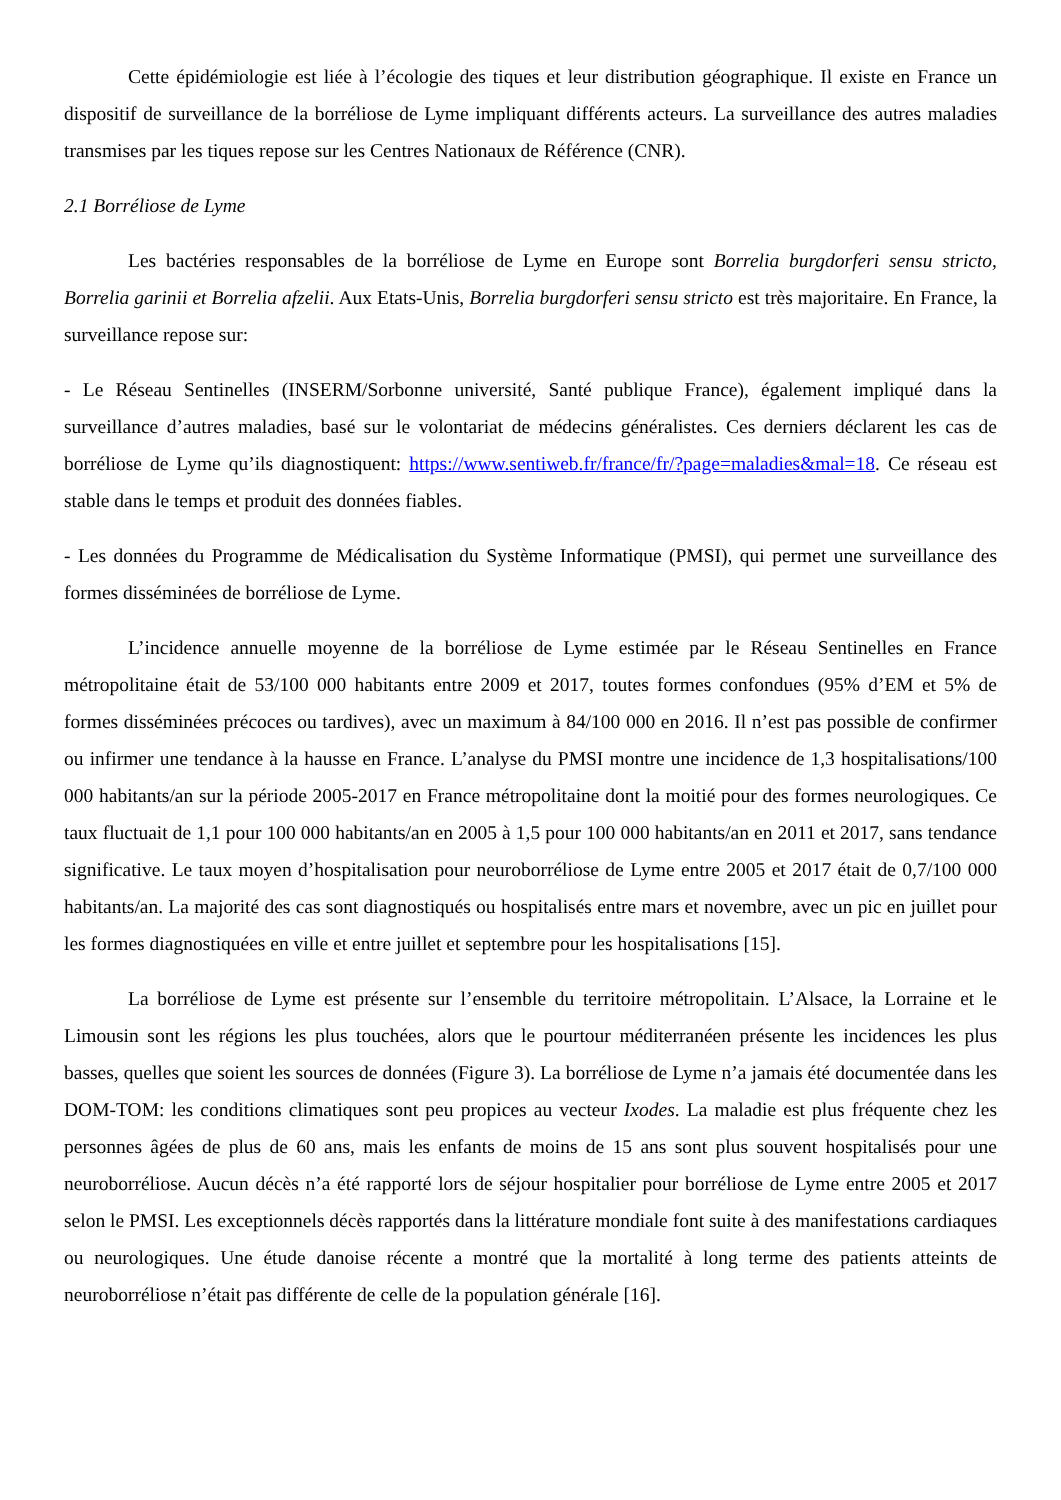Cette épidémiologie est liée à l’écologie des tiques et leur distribution géographique. Il existe en France un dispositif de surveillance de la borréliose de Lyme impliquant différents acteurs. La surveillance des autres maladies transmises par les tiques repose sur les Centres Nationaux de Référence (CNR).
2.1 Borréliose de Lyme
Les bactéries responsables de la borréliose de Lyme en Europe sont Borrelia burgdorferi sensu stricto, Borrelia garinii et Borrelia afzelii. Aux Etats-Unis, Borrelia burgdorferi sensu stricto est très majoritaire. En France, la surveillance repose sur:
- Le Réseau Sentinelles (INSERM/Sorbonne université, Santé publique France), également impliqué dans la surveillance d’autres maladies, basé sur le volontariat de médecins généralistes. Ces derniers déclarent les cas de borréliose de Lyme qu’ils diagnostiquent: https://www.sentiweb.fr/france/fr/?page=maladies&mal=18. Ce réseau est stable dans le temps et produit des données fiables.
- Les données du Programme de Médicalisation du Système Informatique (PMSI), qui permet une surveillance des formes disséminées de borréliose de Lyme.
L’incidence annuelle moyenne de la borréliose de Lyme estimée par le Réseau Sentinelles en France métropolitaine était de 53/100 000 habitants entre 2009 et 2017, toutes formes confondues (95% d’EM et 5% de formes disséminées précoces ou tardives), avec un maximum à 84/100 000 en 2016. Il n’est pas possible de confirmer ou infirmer une tendance à la hausse en France. L’analyse du PMSI montre une incidence de 1,3 hospitalisations/100 000 habitants/an sur la période 2005-2017 en France métropolitaine dont la moitié pour des formes neurologiques. Ce taux fluctuait de 1,1 pour 100 000 habitants/an en 2005 à 1,5 pour 100 000 habitants/an en 2011 et 2017, sans tendance significative. Le taux moyen d’hospitalisation pour neuroborréliose de Lyme entre 2005 et 2017 était de 0,7/100 000 habitants/an. La majorité des cas sont diagnostiqués ou hospitalisés entre mars et novembre, avec un pic en juillet pour les formes diagnostiquées en ville et entre juillet et septembre pour les hospitalisations [15].
La borréliose de Lyme est présente sur l’ensemble du territoire métropolitain. L’Alsace, la Lorraine et le Limousin sont les régions les plus touchées, alors que le pourtour méditerranéen présente les incidences les plus basses, quelles que soient les sources de données (Figure 3). La borréliose de Lyme n’a jamais été documentée dans les DOM-TOM: les conditions climatiques sont peu propices au vecteur Ixodes. La maladie est plus fréquente chez les personnes âgées de plus de 60 ans, mais les enfants de moins de 15 ans sont plus souvent hospitalisés pour une neuroborréliose. Aucun décès n’a été rapporté lors de séjour hospitalier pour borréliose de Lyme entre 2005 et 2017 selon le PMSI. Les exceptionnels décès rapportés dans la littérature mondiale font suite à des manifestations cardiaques ou neurologiques. Une étude danoise récente a montré que la mortalité à long terme des patients atteints de neuroborréliose n’était pas différente de celle de la population générale [16].